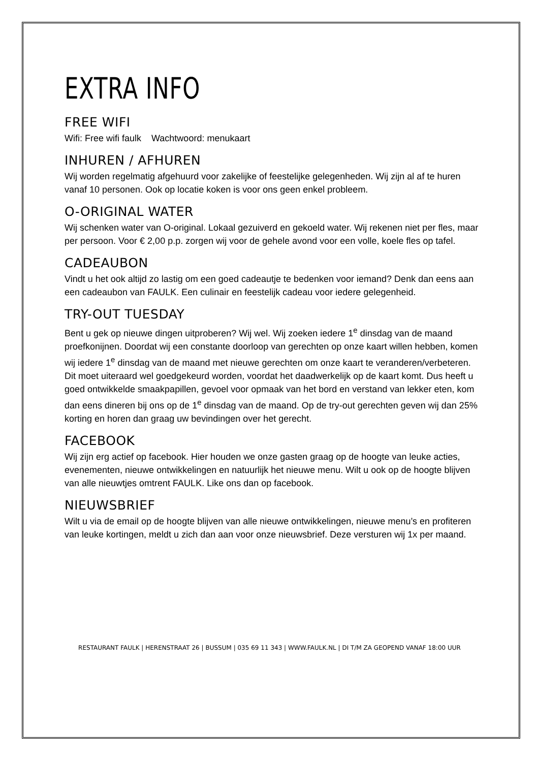EXTRA INFO
FREE WIFI
Wifi: Free wifi faulk Wachtwoord: menukaart
INHUREN / AFHUREN
Wij worden regelmatig afgehuurd voor zakelijke of feestelijke gelegenheden. Wij zijn al af te huren vanaf 10 personen. Ook op locatie koken is voor ons geen enkel probleem.
O-ORIGINAL WATER
Wij schenken water van O-original. Lokaal gezuiverd en gekoeld water. Wij rekenen niet per fles, maar per persoon. Voor € 2,00 p.p. zorgen wij voor de gehele avond voor een volle, koele fles op tafel.
CADEAUBON
Vindt u het ook altijd zo lastig om een goed cadeautje te bedenken voor iemand? Denk dan eens aan een cadeaubon van FAULK. Een culinair en feestelijk cadeau voor iedere gelegenheid.
TRY-OUT TUESDAY
Bent u gek op nieuwe dingen uitproberen? Wij wel. Wij zoeken iedere 1<sup>e</sup> dinsdag van de maand proefkonijnen. Doordat wij een constante doorloop van gerechten op onze kaart willen hebben, komen wij iedere 1<sup>e</sup> dinsdag van de maand met nieuwe gerechten om onze kaart te veranderen/verbeteren. Dit moet uiteraard wel goedgekeurd worden, voordat het daadwerkelijk op de kaart komt. Dus heeft u goed ontwikkelde smaakpapillen, gevoel voor opmaak van het bord en verstand van lekker eten, kom dan eens dineren bij ons op de 1<sup>e</sup> dinsdag van de maand. Op de try-out gerechten geven wij dan 25% korting en horen dan graag uw bevindingen over het gerecht.
FACEBOOK
Wij zijn erg actief op facebook. Hier houden we onze gasten graag op de hoogte van leuke acties, evenementen, nieuwe ontwikkelingen en natuurlijk het nieuwe menu. Wilt u ook op de hoogte blijven van alle nieuwtjes omtrent FAULK. Like ons dan op facebook.
NIEUWSBRIEF
Wilt u via de email op de hoogte blijven van alle nieuwe ontwikkelingen, nieuwe menu’s en profiteren van leuke kortingen, meldt u zich dan aan voor onze nieuwsbrief. Deze versturen wij 1x per maand.
RESTAURANT FAULK | HERENSTRAAT 26 | BUSSUM | 035 69 11 343 | WWW.FAULK.NL | DI T/M ZA GEOPEND VANAF 18:00 UUR